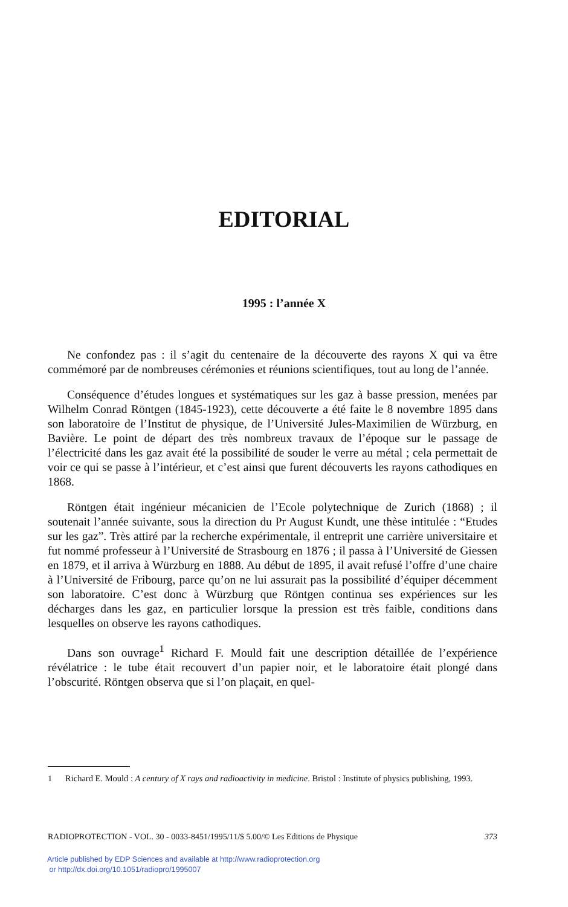EDITORIAL
1995 : l’année X
Ne confondez pas : il s’agit du centenaire de la découverte des rayons X qui va être commémoré par de nombreuses cérémonies et réunions scientifiques, tout au long de l’année.
Conséquence d’études longues et systématiques sur les gaz à basse pression, menées par Wilhelm Conrad Röntgen (1845-1923), cette découverte a été faite le 8 novembre 1895 dans son laboratoire de l’Institut de physique, de l’Université Jules-Maximilien de Würzburg, en Bavière. Le point de départ des très nombreux travaux de l’époque sur le passage de l’électricité dans les gaz avait été la possibilité de souder le verre au métal ; cela permettait de voir ce qui se passe à l’intérieur, et c’est ainsi que furent découverts les rayons cathodiques en 1868.
Röntgen était ingénieur mécanicien de l’Ecole polytechnique de Zurich (1868) ; il soutenait l’année suivante, sous la direction du Pr August Kundt, une thèse intitulée : “Etudes sur les gaz”. Très attiré par la recherche expérimentale, il entreprit une carrière universitaire et fut nommé professeur à l’Université de Strasbourg en 1876 ; il passa à l’Université de Giessen en 1879, et il arriva à Würzburg en 1888. Au début de 1895, il avait refusé l’offre d’une chaire à l’Université de Fribourg, parce qu’on ne lui assurait pas la possibilité d’équiper décemment son laboratoire. C’est donc à Würzburg que Röntgen continua ses expériences sur les décharges dans les gaz, en particulier lorsque la pression est très faible, conditions dans lesquelles on observe les rayons cathodiques.
Dans son ouvrage<sup>1</sup> Richard F. Mould fait une description détaillée de l’expérience révélatrice : le tube était recouvert d’un papier noir, et le laboratoire était plongé dans l’obscurité. Röntgen observa que si l’on plaçait, en quel-
1 Richard E. Mould : A century of X rays and radioactivity in medicine. Bristol : Institute of physics publishing, 1993.
RADIOPROTECTION - VOL. 30 - 0033-8451/1995/11/$ 5.00/© Les Editions de Physique 373
Article published by EDP Sciences and available at http://www.radioprotection.org
or http://dx.doi.org/10.1051/radiopro/1995007